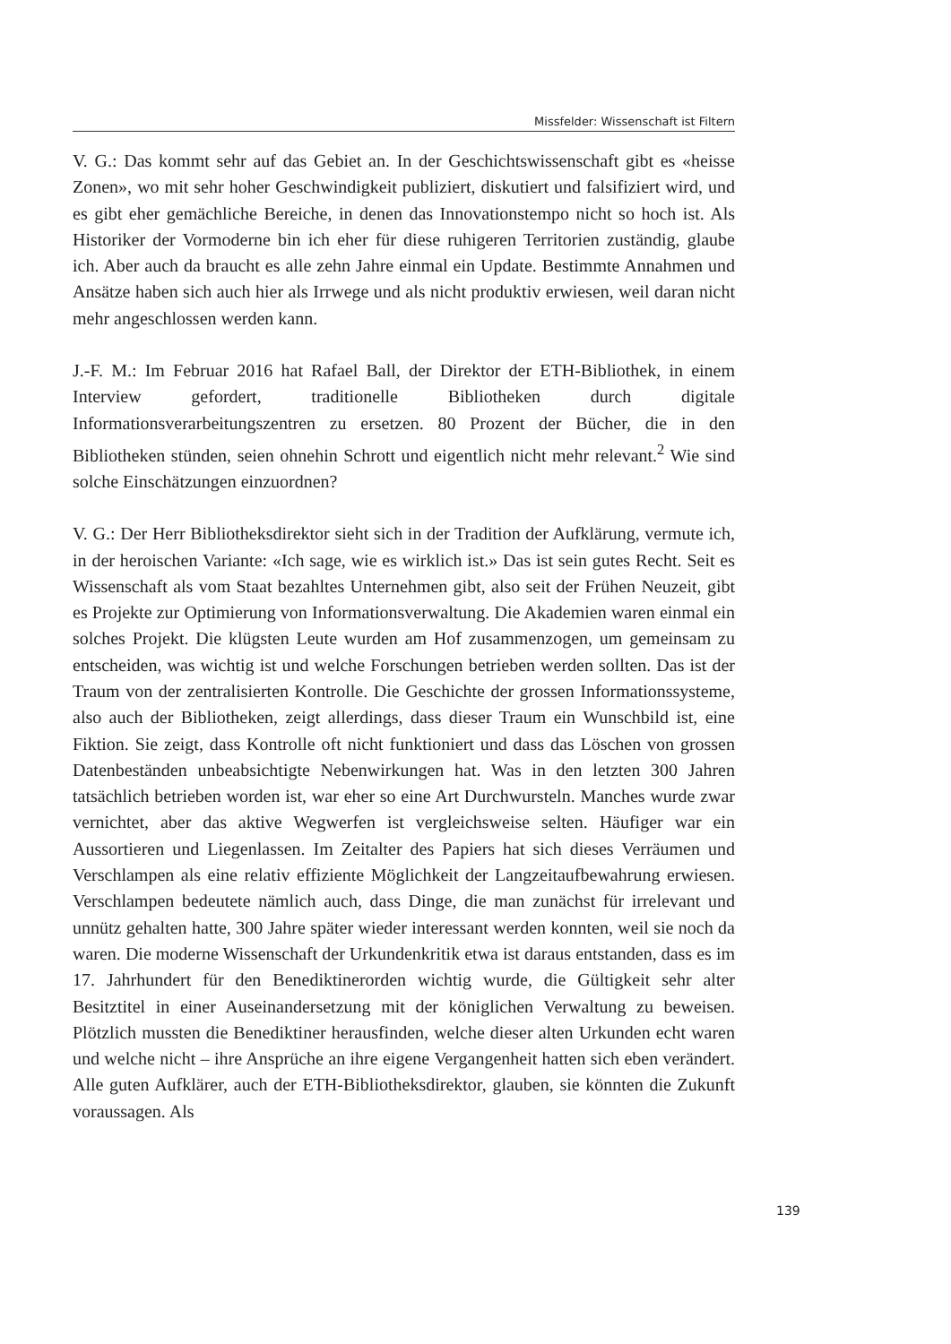Missfelder: Wissenschaft ist Filtern
V. G.: Das kommt sehr auf das Gebiet an. In der Geschichtswissenschaft gibt es «heisse Zonen», wo mit sehr hoher Geschwindigkeit publiziert, diskutiert und falsifiziert wird, und es gibt eher gemächliche Bereiche, in denen das Innovationstempo nicht so hoch ist. Als Historiker der Vormoderne bin ich eher für diese ruhigeren Territorien zuständig, glaube ich. Aber auch da braucht es alle zehn Jahre einmal ein Update. Bestimmte Annahmen und Ansätze haben sich auch hier als Irrwege und als nicht produktiv erwiesen, weil daran nicht mehr angeschlossen werden kann.
J.-F. M.: Im Februar 2016 hat Rafael Ball, der Direktor der ETH-Bibliothek, in einem Interview gefordert, traditionelle Bibliotheken durch digitale Informationsverarbeitungszentren zu ersetzen. 80 Prozent der Bücher, die in den Bibliotheken stünden, seien ohnehin Schrott und eigentlich nicht mehr relevant.<sup>2</sup> Wie sind solche Einschätzungen einzuordnen?
V. G.: Der Herr Bibliotheksdirektor sieht sich in der Tradition der Aufklärung, vermute ich, in der heroischen Variante: «Ich sage, wie es wirklich ist.» Das ist sein gutes Recht. Seit es Wissenschaft als vom Staat bezahltes Unternehmen gibt, also seit der Frühen Neuzeit, gibt es Projekte zur Optimierung von Informationsverwaltung. Die Akademien waren einmal ein solches Projekt. Die klügsten Leute wurden am Hof zusammenzogen, um gemeinsam zu entscheiden, was wichtig ist und welche Forschungen betrieben werden sollten. Das ist der Traum von der zentralisierten Kontrolle. Die Geschichte der grossen Informationssysteme, also auch der Bibliotheken, zeigt allerdings, dass dieser Traum ein Wunschbild ist, eine Fiktion. Sie zeigt, dass Kontrolle oft nicht funktioniert und dass das Löschen von grossen Datenbeständen unbeabsichtigte Nebenwirkungen hat. Was in den letzten 300 Jahren tatsächlich betrieben worden ist, war eher so eine Art Durchwursteln. Manches wurde zwar vernichtet, aber das aktive Wegwerfen ist vergleichsweise selten. Häufiger war ein Aussortieren und Liegenlassen. Im Zeitalter des Papiers hat sich dieses Verräumen und Verschlampen als eine relativ effiziente Möglichkeit der Langzeitaufbewahrung erwiesen. Verschlampen bedeutete nämlich auch, dass Dinge, die man zunächst für irrelevant und unnütz gehalten hatte, 300 Jahre später wieder interessant werden konnten, weil sie noch da waren. Die moderne Wissenschaft der Urkundenkritik etwa ist daraus entstanden, dass es im 17. Jahrhundert für den Benediktinerorden wichtig wurde, die Gültigkeit sehr alter Besitztitel in einer Auseinandersetzung mit der königlichen Verwaltung zu beweisen. Plötzlich mussten die Benediktiner herausfinden, welche dieser alten Urkunden echt waren und welche nicht – ihre Ansprüche an ihre eigene Vergangenheit hatten sich eben verändert. Alle guten Aufklärer, auch der ETH-Bibliotheksdirektor, glauben, sie könnten die Zukunft voraussagen. Als
139